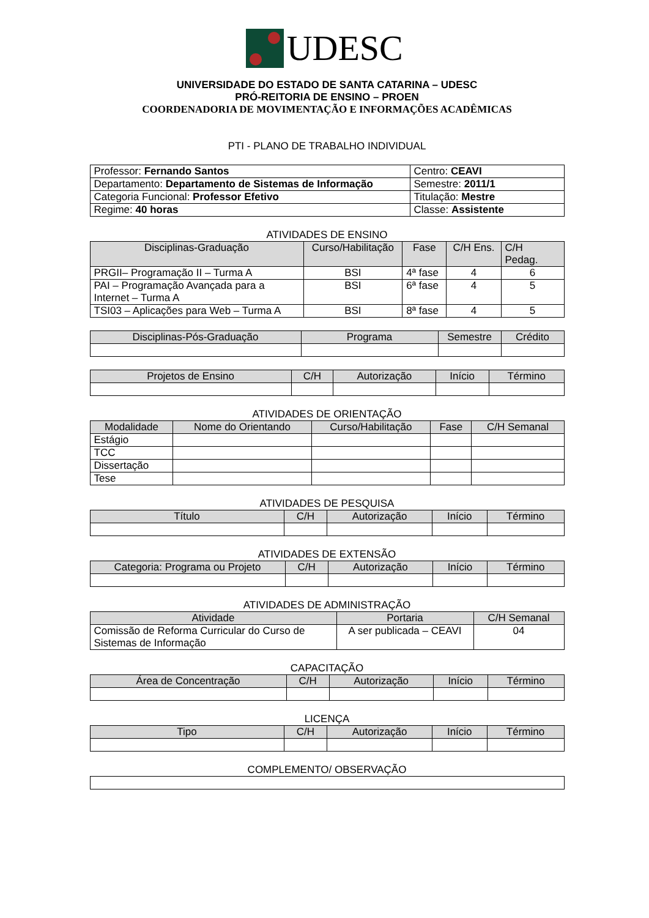UDESC
UNIVERSIDADE DO ESTADO DE SANTA CATARINA – UDESC
PRÓ-REITORIA DE ENSINO – PROEN
COORDENADORIA DE MOVIMENTAÇÃO E INFORMAÇÕES ACADÊMICAS
PTI - PLANO DE TRABALHO INDIVIDUAL
| Professor: Fernando Santos | Centro: CEAVI |
| Departamento: Departamento de Sistemas de Informação | Semestre: 2011/1 |
| Categoria Funcional: Professor Efetivo | Titulação: Mestre |
| Regime: 40 horas | Classe: Assistente |
ATIVIDADES DE ENSINO
| Disciplinas-Graduação | Curso/Habilitação | Fase | C/H Ens. | C/H Pedag. |
| --- | --- | --- | --- | --- |
| PRGII– Programação II – Turma A | BSI | 4ª fase | 4 | 6 |
| PAI – Programação Avançada para a Internet – Turma A | BSI | 6ª fase | 4 | 5 |
| TSI03 – Aplicações para Web – Turma A | BSI | 8ª fase | 4 | 5 |
| Disciplinas-Pós-Graduação | Programa | Semestre | Crédito |
| --- | --- | --- | --- |
| Projetos de Ensino | C/H | Autorização | Início | Término |
| --- | --- | --- | --- | --- |
ATIVIDADES DE ORIENTAÇÃO
| Modalidade | Nome do Orientando | Curso/Habilitação | Fase | C/H Semanal |
| --- | --- | --- | --- | --- |
| Estágio | | | | |
| TCC | | | | |
| Dissertação | | | | |
| Tese | | | | |
ATIVIDADES DE PESQUISA
| Título | C/H | Autorização | Início | Término |
| --- | --- | --- | --- | --- |
ATIVIDADES DE EXTENSÃO
| Categoria: Programa ou Projeto | C/H | Autorização | Início | Término |
| --- | --- | --- | --- | --- |
ATIVIDADES DE ADMINISTRAÇÃO
| Atividade | Portaria | C/H Semanal |
| --- | --- | --- |
| Comissão de Reforma Curricular do Curso de Sistemas de Informação | A ser publicada – CEAVI | 04 |
CAPACITAÇÃO
| Área de Concentração | C/H | Autorização | Início | Término |
| --- | --- | --- | --- | --- |
LICENÇA
| Tipo | C/H | Autorização | Início | Término |
| --- | --- | --- | --- | --- |
COMPLEMENTO/ OBSERVAÇÃO